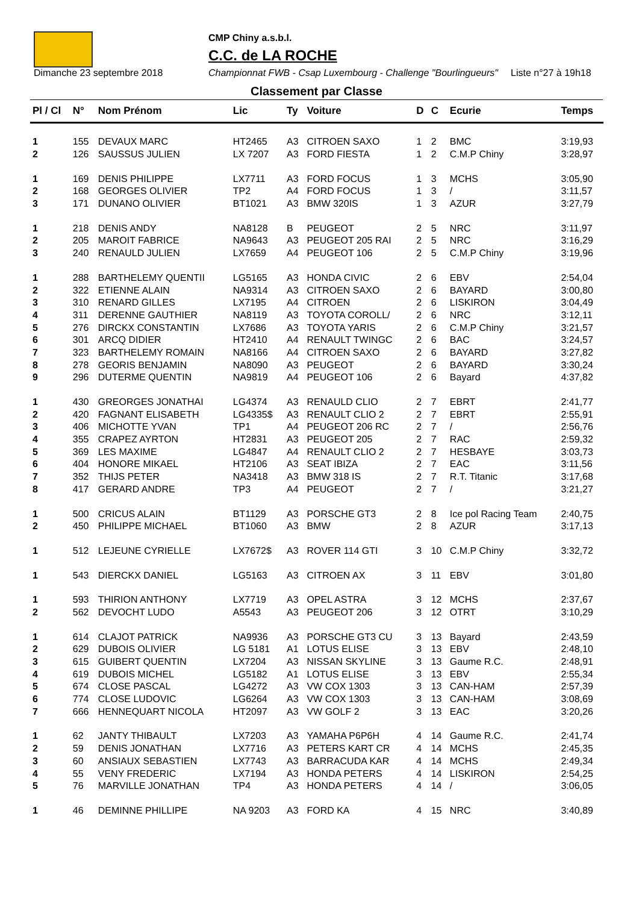CMP Chiny a.s.b.l.
C.C. de LA ROCHE
Dimanche 23 septembre 2018
Championnat FWB - Csap Luxembourg - Challenge "Bourlingueurs"
Liste n°27 à 19h18
Classement par Classe
| Pl / Cl | N° | Nom Prénom | Lic | Ty | Voiture | D | C | Ecurie | Temps |
| --- | --- | --- | --- | --- | --- | --- | --- | --- | --- |
| 1 | 155 | DEVAUX MARC | HT2465 | A3 | CITROEN SAXO | 1 | 2 | BMC | 3:19,93 |
| 2 | 126 | SAUSSUS JULIEN | LX 7207 | A3 | FORD FIESTA | 1 | 2 | C.M.P Chiny | 3:28,97 |
| 1 | 169 | DENIS PHILIPPE | LX7711 | A3 | FORD FOCUS | 1 | 3 | MCHS | 3:05,90 |
| 2 | 168 | GEORGES OLIVIER | TP2 | A4 | FORD FOCUS | 1 | 3 | / | 3:11,57 |
| 3 | 171 | DUNANO OLIVIER | BT1021 | A3 | BMW 320IS | 1 | 3 | AZUR | 3:27,79 |
| 1 | 218 | DENIS ANDY | NA8128 | B | PEUGEOT | 2 | 5 | NRC | 3:11,97 |
| 2 | 205 | MAROIT FABRICE | NA9643 | A3 | PEUGEOT 205 RAI | 2 | 5 | NRC | 3:16,29 |
| 3 | 240 | RENAULD JULIEN | LX7659 | A4 | PEUGEOT 106 | 2 | 5 | C.M.P Chiny | 3:19,96 |
| 1 | 288 | BARTHELEMY QUENTII | LG5165 | A3 | HONDA CIVIC | 2 | 6 | EBV | 2:54,04 |
| 2 | 322 | ETIENNE ALAIN | NA9314 | A3 | CITROEN SAXO | 2 | 6 | BAYARD | 3:00,80 |
| 3 | 310 | RENARD GILLES | LX7195 | A4 | CITROEN | 2 | 6 | LISKIRON | 3:04,49 |
| 4 | 311 | DERENNE GAUTHIER | NA8119 | A3 | TOYOTA COROLL/ | 2 | 6 | NRC | 3:12,11 |
| 5 | 276 | DIRCKX CONSTANTIN | LX7686 | A3 | TOYOTA YARIS | 2 | 6 | C.M.P Chiny | 3:21,57 |
| 6 | 301 | ARCQ DIDIER | HT2410 | A4 | RENAULT TWINGC | 2 | 6 | BAC | 3:24,57 |
| 7 | 323 | BARTHELEMY ROMAIN | NA8166 | A4 | CITROEN SAXO | 2 | 6 | BAYARD | 3:27,82 |
| 8 | 278 | GEORIS BENJAMIN | NA8090 | A3 | PEUGEOT | 2 | 6 | BAYARD | 3:30,24 |
| 9 | 296 | DUTERME QUENTIN | NA9819 | A4 | PEUGEOT 106 | 2 | 6 | Bayard | 4:37,82 |
| 1 | 430 | GREORGES JONATHAI | LG4374 | A3 | RENAULD CLIO | 2 | 7 | EBRT | 2:41,77 |
| 2 | 420 | FAGNANT ELISABETH | LG4335$ | A3 | RENAULT CLIO 2 | 2 | 7 | EBRT | 2:55,91 |
| 3 | 406 | MICHOTTE YVAN | TP1 | A4 | PEUGEOT 206 RC | 2 | 7 | / | 2:56,76 |
| 4 | 355 | CRAPEZ AYRTON | HT2831 | A3 | PEUGEOT 205 | 2 | 7 | RAC | 2:59,32 |
| 5 | 369 | LES MAXIME | LG4847 | A4 | RENAULT CLIO 2 | 2 | 7 | HESBAYE | 3:03,73 |
| 6 | 404 | HONORE MIKAEL | HT2106 | A3 | SEAT IBIZA | 2 | 7 | EAC | 3:11,56 |
| 7 | 352 | THIJS PETER | NA3418 | A3 | BMW 318 IS | 2 | 7 | R.T. Titanic | 3:17,68 |
| 8 | 417 | GERARD ANDRE | TP3 | A4 | PEUGEOT | 2 | 7 | / | 3:21,27 |
| 1 | 500 | CRICUS ALAIN | BT1129 | A3 | PORSCHE GT3 | 2 | 8 | Ice pol Racing Team | 2:40,75 |
| 2 | 450 | PHILIPPE MICHAEL | BT1060 | A3 | BMW | 2 | 8 | AZUR | 3:17,13 |
| 1 | 512 | LEJEUNE CYRIELLE | LX7672$ | A3 | ROVER 114 GTI | 3 | 10 | C.M.P Chiny | 3:32,72 |
| 1 | 543 | DIERCKX DANIEL | LG5163 | A3 | CITROEN AX | 3 | 11 | EBV | 3:01,80 |
| 1 | 593 | THIRION ANTHONY | LX7719 | A3 | OPEL ASTRA | 3 | 12 | MCHS | 2:37,67 |
| 2 | 562 | DEVOCHT LUDO | A5543 | A3 | PEUGEOT 206 | 3 | 12 | OTRT | 3:10,29 |
| 1 | 614 | CLAJOT PATRICK | NA9936 | A3 | PORSCHE GT3 CU | 3 | 13 | Bayard | 2:43,59 |
| 2 | 629 | DUBOIS OLIVIER | LG 5181 | A1 | LOTUS ELISE | 3 | 13 | EBV | 2:48,10 |
| 3 | 615 | GUIBERT QUENTIN | LX7204 | A3 | NISSAN SKYLINE | 3 | 13 | Gaume R.C. | 2:48,91 |
| 4 | 619 | DUBOIS MICHEL | LG5182 | A1 | LOTUS ELISE | 3 | 13 | EBV | 2:55,34 |
| 5 | 674 | CLOSE PASCAL | LG4272 | A3 | VW COX 1303 | 3 | 13 | CAN-HAM | 2:57,39 |
| 6 | 774 | CLOSE LUDOVIC | LG6264 | A3 | VW COX 1303 | 3 | 13 | CAN-HAM | 3:08,69 |
| 7 | 666 | HENNEQUART NICOLA | HT2097 | A3 | VW GOLF 2 | 3 | 13 | EAC | 3:20,26 |
| 1 | 62 | JANTY THIBAULT | LX7203 | A3 | YAMAHA P6P6H | 4 | 14 | Gaume R.C. | 2:41,74 |
| 2 | 59 | DENIS JONATHAN | LX7716 | A3 | PETERS KART CR | 4 | 14 | MCHS | 2:45,35 |
| 3 | 60 | ANSIAUX SEBASTIEN | LX7743 | A3 | BARRACUDA KAR | 4 | 14 | MCHS | 2:49,34 |
| 4 | 55 | VENY FREDERIC | LX7194 | A3 | HONDA PETERS | 4 | 14 | LISKIRON | 2:54,25 |
| 5 | 76 | MARVILLE JONATHAN | TP4 | A3 | HONDA PETERS | 4 | 14 | / | 3:06,05 |
| 1 | 46 | DEMINNE PHILLIPE | NA 9203 | A3 | FORD KA | 4 | 15 | NRC | 3:40,89 |